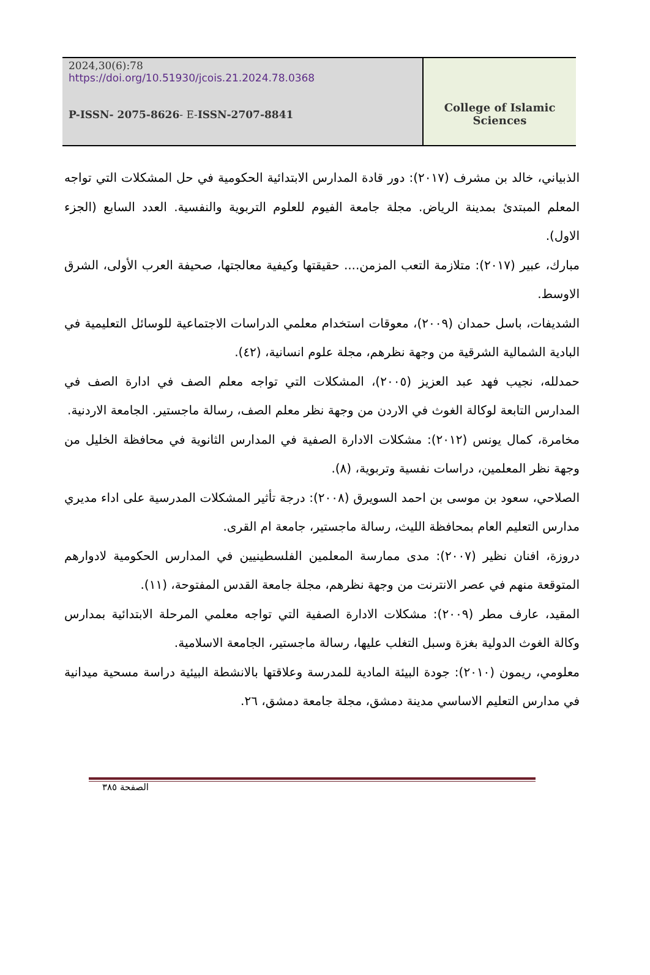2024,30(6):78
https://doi.org/10.51930/jcois.21.2024.78.0368
P-ISSN- 2075-8626- E-ISSN-2707-8841
College of Islamic Sciences
الذبياني، خالد بن مشرف (٢٠١٧): دور قادة المدارس الابتدائية الحكومية في حل المشكلات التي تواجه المعلم المبتدئ بمدينة الرياض. مجلة جامعة الفيوم للعلوم التربوية والنفسية. العدد السابع (الجزء الاول).
مبارك، عبير (٢٠١٧): متلازمة التعب المزمن.... حقيقتها وكيفية معالجتها، صحيفة العرب الأولى، الشرق الاوسط.
الشديفات، باسل حمدان (٢٠٠٩)، معوقات استخدام معلمي الدراسات الاجتماعية للوسائل التعليمية في البادية الشمالية الشرقية من وجهة نظرهم، مجلة علوم انسانية، (٤٢).
حمدلله، نجيب فهد عبد العزيز (٢٠٠٥)، المشكلات التي تواجه معلم الصف في ادارة الصف في المدارس التابعة لوكالة الغوث في الاردن من وجهة نظر معلم الصف، رسالة ماجستير. الجامعة الاردنية.
مخامرة، كمال يونس (٢٠١٢): مشكلات الادارة الصفية في المدارس الثانوية في محافظة الخليل من وجهة نظر المعلمين، دراسات نفسية وتربوية، (٨).
الصلاحي، سعود بن موسى بن احمد السويرق (٢٠٠٨): درجة تأثير المشكلات المدرسية على اداء مديري مدارس التعليم العام بمحافظة الليث، رسالة ماجستير، جامعة ام القرى.
دروزة، افنان نظير (٢٠٠٧): مدى ممارسة المعلمين الفلسطينيين في المدارس الحكومية لادوارهم المتوقعة منهم في عصر الانترنت من وجهة نظرهم، مجلة جامعة القدس المفتوحة، (١١).
المقيد، عارف مطر (٢٠٠٩): مشكلات الادارة الصفية التي تواجه معلمي المرحلة الابتدائية بمدارس وكالة الغوث الدولية بغزة وسبل التغلب عليها، رسالة ماجستير، الجامعة الاسلامية.
معلومي، ريمون (٢٠١٠): جودة البيئة المادية للمدرسة وعلاقتها بالانشطة البيئية دراسة مسحية ميدانية في مدارس التعليم الاساسي مدينة دمشق، مجلة جامعة دمشق، ٢٦.
الصفحة ٣٨٥